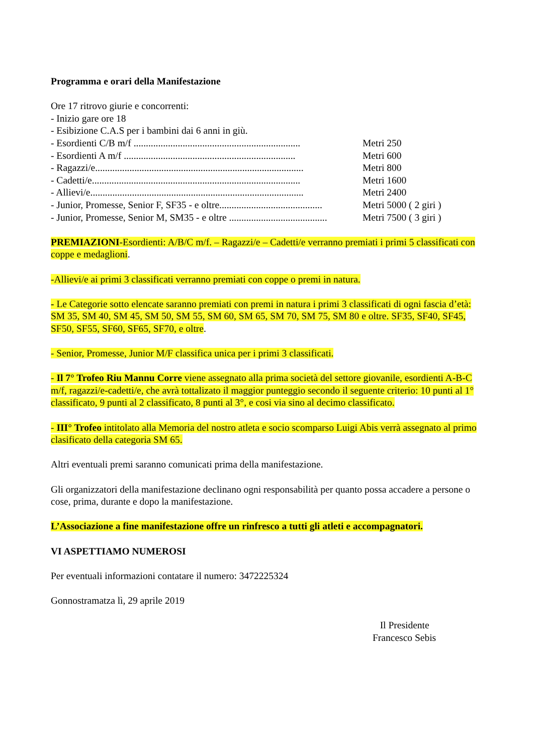Programma e orari della Manifestazione
Ore 17 ritrovo giurie e concorrenti:
- Inizio gare ore 18
- Esibizione C.A.S per i bambini dai 6 anni in giù.
- Esordienti C/B m/f .................................................................... Metri 250
- Esordienti A m/f ...................................................................... Metri 600
- Ragazzi/e..................................................................................... Metri 800
- Cadetti/e..................................................................................... Metri 1600
- Allievi/e....................................................................................... Metri 2400
- Junior, Promesse, Senior F, SF35 - e oltre.......................................... Metri 5000 ( 2 giri )
- Junior, Promesse, Senior M, SM35 - e oltre ........................................ Metri 7500 ( 3 giri )
PREMIAZIONI-Esordienti: A/B/C m/f. – Ragazzi/e – Cadetti/e verranno premiati i primi 5 classificati con coppe e medaglioni.
-Allievi/e ai primi 3 classificati verranno premiati con coppe o premi in natura.
- Le Categorie sotto elencate saranno premiati con premi in natura i primi 3 classificati di ogni fascia d’età: SM 35, SM 40, SM 45, SM 50, SM 55, SM 60, SM 65, SM 70, SM 75, SM 80 e oltre. SF35, SF40, SF45, SF50, SF55, SF60, SF65, SF70, e oltre.
- Senior, Promesse, Junior M/F classifica unica per i primi 3 classificati.
- Il 7° Trofeo Riu Mannu Corre viene assegnato alla prima società del settore giovanile, esordienti A-B-C m/f, ragazzi/e-cadetti/e, che avrà tottalizato il maggior punteggio secondo il seguente criterio: 10 punti al 1° classificato, 9 punti al 2 classificato, 8 punti al 3°, e cosi via sino al decimo classificato.
- III° Trofeo intitolato alla Memoria del nostro atleta e socio scomparso Luigi Abis verrà assegnato al primo clasificato della categoria SM 65.
Altri eventuali premi saranno comunicati prima della manifestazione.
Gli organizzatori della manifestazione declinano ogni responsabilità per quanto possa accadere a persone o cose, prima, durante e dopo la manifestazione.
L’Associazione a fine manifestazione offre un rinfresco a tutti gli atleti e accompagnatori.
VI ASPETTIAMO NUMEROSI
Per eventuali informazioni contatare il numero: 3472225324
Gonnostramatza lì, 29 aprile 2019
Il Presidente
Francesco Sebis